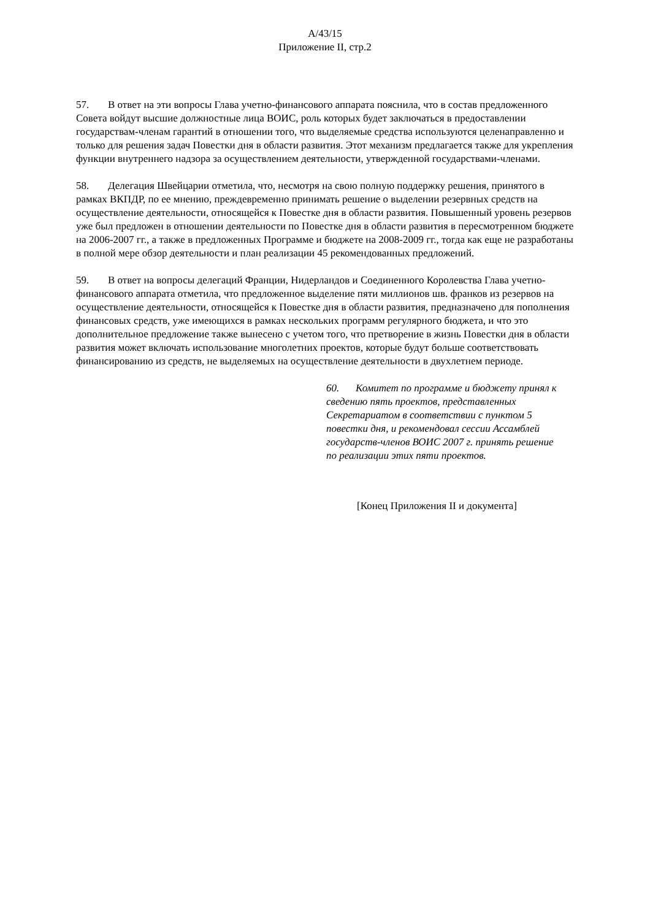A/43/15
Приложение II, стр.2
57. В ответ на эти вопросы Глава учетно-финансового аппарата пояснила, что в состав предложенного Совета войдут высшие должностные лица ВОИС, роль которых будет заключаться в предоставлении государствам-членам гарантий в отношении того, что выделяемые средства используются целенаправленно и только для решения задач Повестки дня в области развития. Этот механизм предлагается также для укрепления функции внутреннего надзора за осуществлением деятельности, утвержденной государствами-членами.
58. Делегация Швейцарии отметила, что, несмотря на свою полную поддержку решения, принятого в рамках ВКПДР, по ее мнению, преждевременно принимать решение о выделении резервных средств на осуществление деятельности, относящейся к Повестке дня в области развития. Повышенный уровень резервов уже был предложен в отношении деятельности по Повестке дня в области развития в пересмотренном бюджете на 2006-2007 гг., а также в предложенных Программе и бюджете на 2008-2009 гг., тогда как еще не разработаны в полной мере обзор деятельности и план реализации 45 рекомендованных предложений.
59. В ответ на вопросы делегаций Франции, Нидерландов и Соединенного Королевства Глава учетно-финансового аппарата отметила, что предложенное выделение пяти миллионов шв. франков из резервов на осуществление деятельности, относящейся к Повестке дня в области развития, предназначено для пополнения финансовых средств, уже имеющихся в рамках нескольких программ регулярного бюджета, и что это дополнительное предложение также вынесено с учетом того, что претворение в жизнь Повестки дня в области развития может включать использование многолетних проектов, которые будут больше соответствовать финансированию из средств, не выделяемых на осуществление деятельности в двухлетнем периоде.
60. Комитет по программе и бюджету принял к сведению пять проектов, представленных Секретариатом в соответствии с пунктом 5 повестки дня, и рекомендовал сессии Ассамблей государств-членов ВОИС 2007 г. принять решение по реализации этих пяти проектов.
[Конец Приложения II и документа]